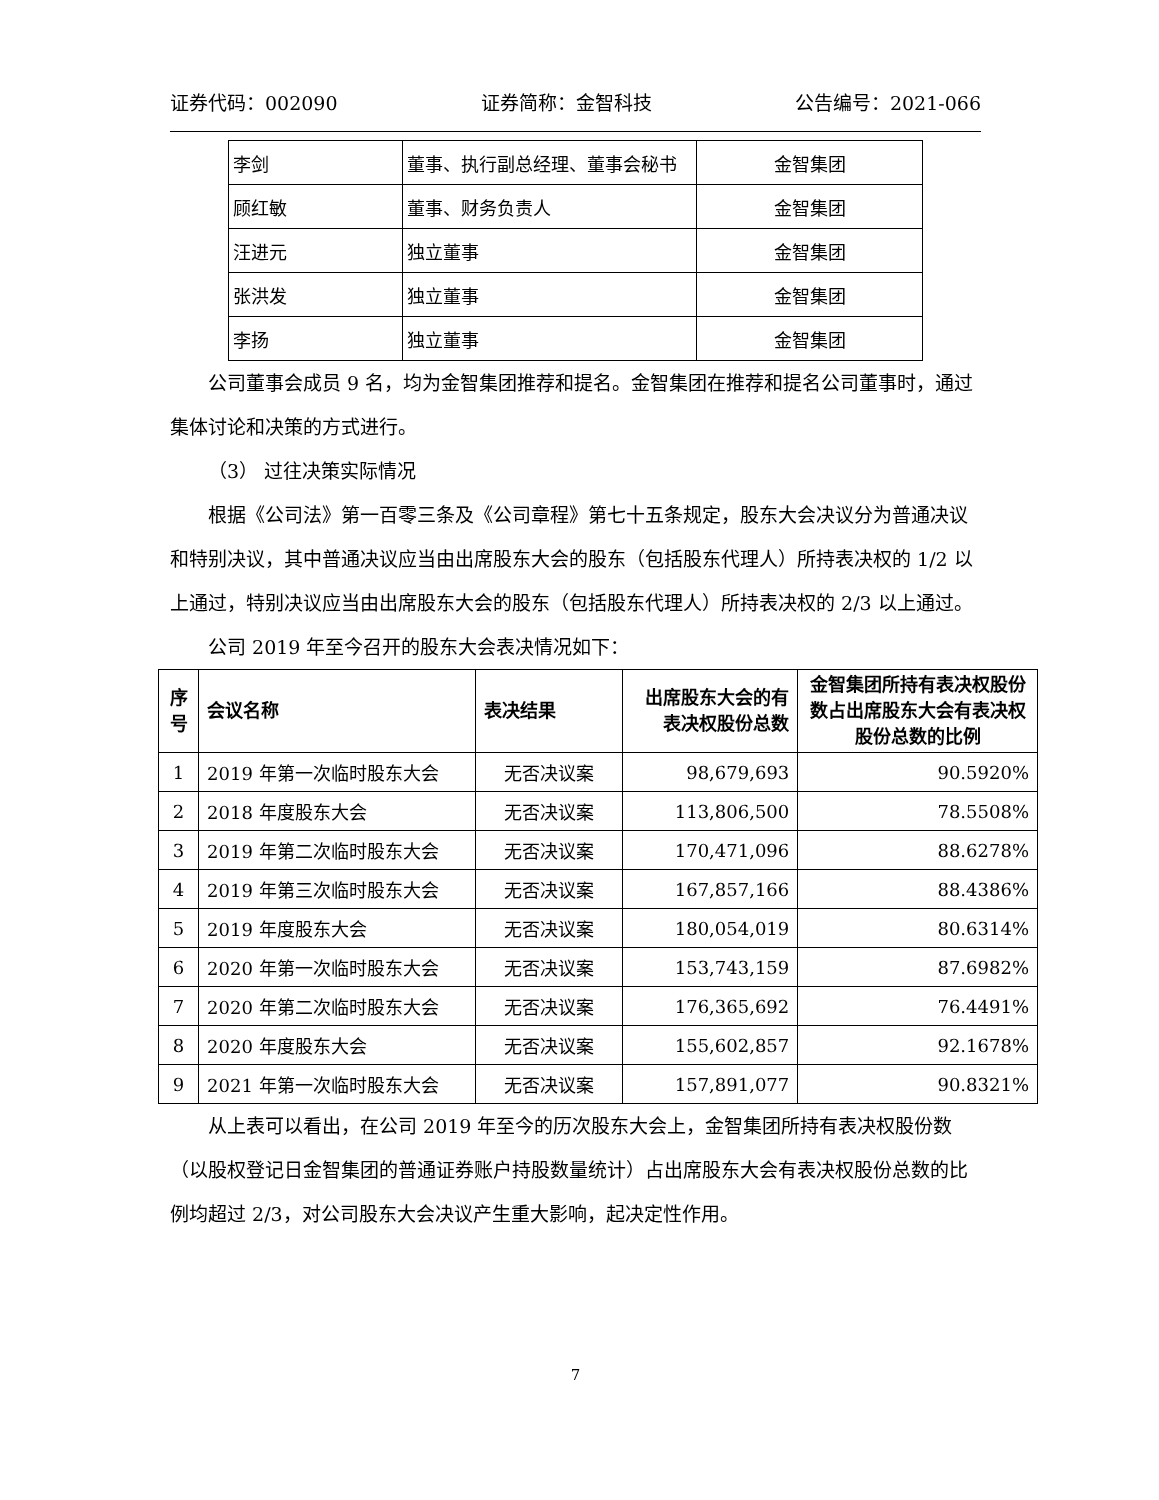证券代码：002090 证券简称：金智科技 公告编号：2021-066
| 李剑 | 董事、执行副总经理、董事会秘书 | 金智集团 |
| 顾红敏 | 董事、财务负责人 | 金智集团 |
| 汪进元 | 独立董事 | 金智集团 |
| 张洪发 | 独立董事 | 金智集团 |
| 李扬 | 独立董事 | 金智集团 |
公司董事会成员 9 名，均为金智集团推荐和提名。金智集团在推荐和提名公司董事时，通过集体讨论和决策的方式进行。
（3） 过往决策实际情况
根据《公司法》第一百零三条及《公司章程》第七十五条规定，股东大会决议分为普通决议和特别决议，其中普通决议应当由出席股东大会的股东（包括股东代理人）所持表决权的 1/2 以上通过，特别决议应当由出席股东大会的股东（包括股东代理人）所持表决权的 2/3 以上通过。
公司 2019 年至今召开的股东大会表决情况如下：
| 序号 | 会议名称 | 表决结果 | 出席股东大会的有表决权股份总数 | 金智集团所持有表决权股份数占出席股东大会有表决权股份总数的比例 |
| --- | --- | --- | --- | --- |
| 1 | 2019 年第一次临时股东大会 | 无否决议案 | 98,679,693 | 90.5920% |
| 2 | 2018 年度股东大会 | 无否决议案 | 113,806,500 | 78.5508% |
| 3 | 2019 年第二次临时股东大会 | 无否决议案 | 170,471,096 | 88.6278% |
| 4 | 2019 年第三次临时股东大会 | 无否决议案 | 167,857,166 | 88.4386% |
| 5 | 2019 年度股东大会 | 无否决议案 | 180,054,019 | 80.6314% |
| 6 | 2020 年第一次临时股东大会 | 无否决议案 | 153,743,159 | 87.6982% |
| 7 | 2020 年第二次临时股东大会 | 无否决议案 | 176,365,692 | 76.4491% |
| 8 | 2020 年度股东大会 | 无否决议案 | 155,602,857 | 92.1678% |
| 9 | 2021 年第一次临时股东大会 | 无否决议案 | 157,891,077 | 90.8321% |
从上表可以看出，在公司 2019 年至今的历次股东大会上，金智集团所持有表决权股份数（以股权登记日金智集团的普通证券账户持股数量统计）占出席股东大会有表决权股份总数的比例均超过 2/3，对公司股东大会决议产生重大影响，起决定性作用。
7